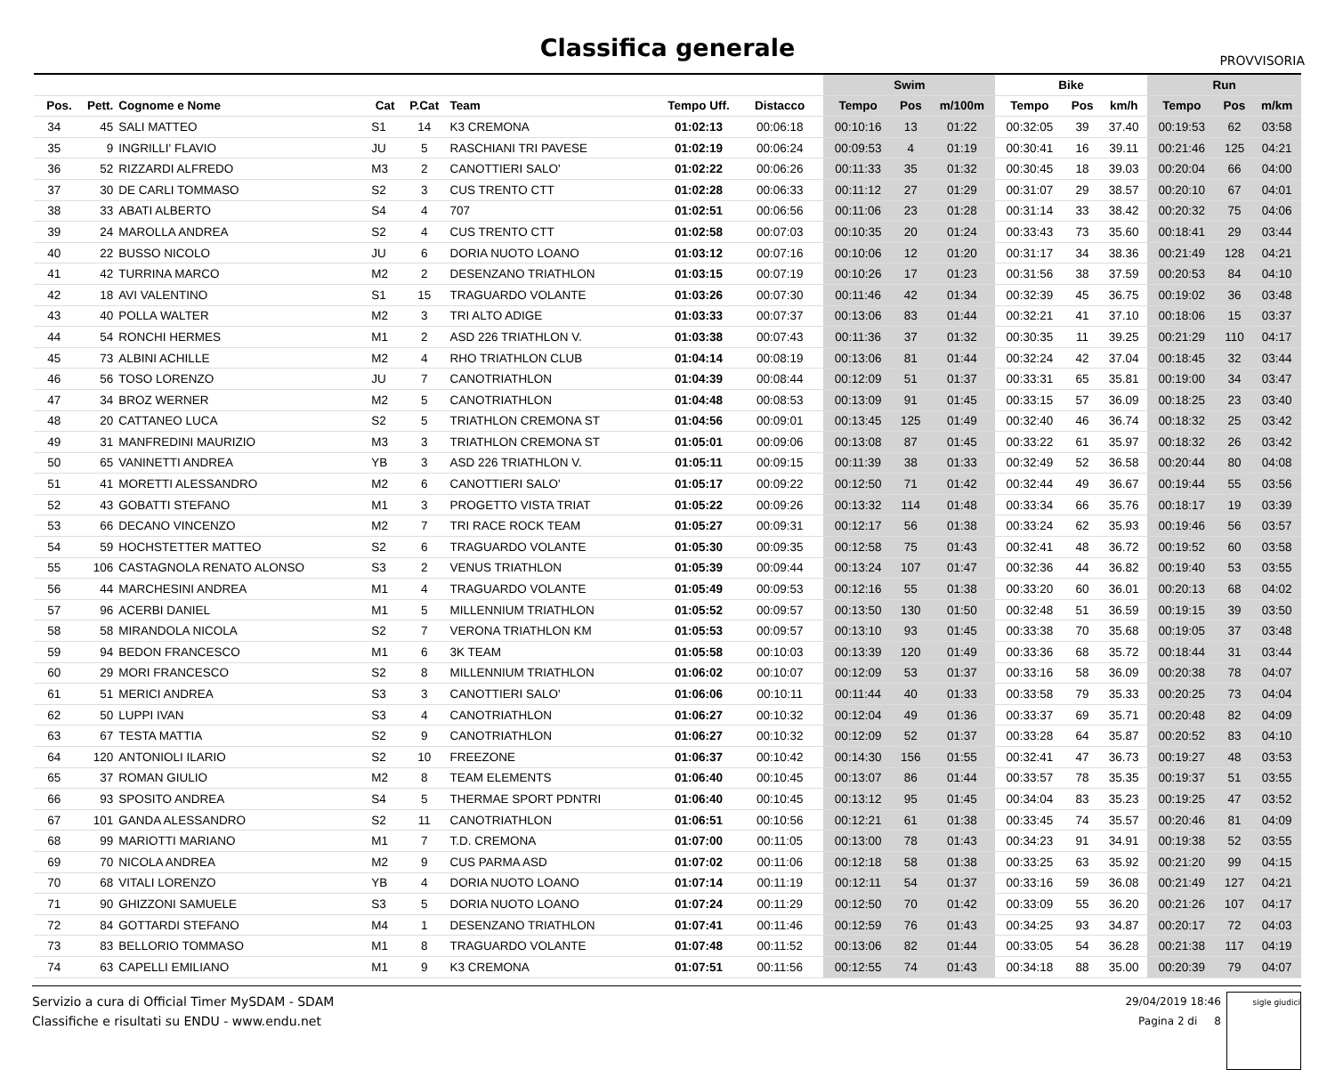Classifica generale
PROVVISORIA
| | | | | | | | | | Swim | | | Bike | | | Run | | |
| --- | --- | --- | --- | --- | --- | --- | --- | --- | --- | --- | --- | --- | --- | --- | --- | --- | --- |
| Pos. | Pett. | Cognome e Nome | Cat | P.Cat | Team | Tempo Uff. | Distacco | | Tempo | Pos | m/100m | Tempo | Pos | km/h | Tempo | Pos | m/km |
| 34 | 45 | SALI MATTEO | S1 | 14 | K3 CREMONA | 01:02:13 | 00:06:18 | | 00:10:16 | 13 | 01:22 | 00:32:05 | 39 | 37.40 | 00:19:53 | 62 | 03:58 |
| 35 | 9 | INGRILLI' FLAVIO | JU | 5 | RASCHIANI TRI PAVESE | 01:02:19 | 00:06:24 | | 00:09:53 | 4 | 01:19 | 00:30:41 | 16 | 39.11 | 00:21:46 | 125 | 04:21 |
| 36 | 52 | RIZZARDI ALFREDO | M3 | 2 | CANOTTIERI SALO' | 01:02:22 | 00:06:26 | | 00:11:33 | 35 | 01:32 | 00:30:45 | 18 | 39.03 | 00:20:04 | 66 | 04:00 |
| 37 | 30 | DE CARLI TOMMASO | S2 | 3 | CUS TRENTO CTT | 01:02:28 | 00:06:33 | | 00:11:12 | 27 | 01:29 | 00:31:07 | 29 | 38.57 | 00:20:10 | 67 | 04:01 |
| 38 | 33 | ABATI ALBERTO | S4 | 4 | 707 | 01:02:51 | 00:06:56 | | 00:11:06 | 23 | 01:28 | 00:31:14 | 33 | 38.42 | 00:20:32 | 75 | 04:06 |
| 39 | 24 | MAROLLA ANDREA | S2 | 4 | CUS TRENTO CTT | 01:02:58 | 00:07:03 | | 00:10:35 | 20 | 01:24 | 00:33:43 | 73 | 35.60 | 00:18:41 | 29 | 03:44 |
| 40 | 22 | BUSSO NICOLO | JU | 6 | DORIA NUOTO LOANO | 01:03:12 | 00:07:16 | | 00:10:06 | 12 | 01:20 | 00:31:17 | 34 | 38.36 | 00:21:49 | 128 | 04:21 |
| 41 | 42 | TURRINA MARCO | M2 | 2 | DESENZANO TRIATHLON | 01:03:15 | 00:07:19 | | 00:10:26 | 17 | 01:23 | 00:31:56 | 38 | 37.59 | 00:20:53 | 84 | 04:10 |
| 42 | 18 | AVI VALENTINO | S1 | 15 | TRAGUARDO VOLANTE | 01:03:26 | 00:07:30 | | 00:11:46 | 42 | 01:34 | 00:32:39 | 45 | 36.75 | 00:19:02 | 36 | 03:48 |
| 43 | 40 | POLLA WALTER | M2 | 3 | TRI ALTO ADIGE | 01:03:33 | 00:07:37 | | 00:13:06 | 83 | 01:44 | 00:32:21 | 41 | 37.10 | 00:18:06 | 15 | 03:37 |
| 44 | 54 | RONCHI HERMES | M1 | 2 | ASD 226 TRIATHLON V. | 01:03:38 | 00:07:43 | | 00:11:36 | 37 | 01:32 | 00:30:35 | 11 | 39.25 | 00:21:29 | 110 | 04:17 |
| 45 | 73 | ALBINI ACHILLE | M2 | 4 | RHO TRIATHLON CLUB | 01:04:14 | 00:08:19 | | 00:13:06 | 81 | 01:44 | 00:32:24 | 42 | 37.04 | 00:18:45 | 32 | 03:44 |
| 46 | 56 | TOSO LORENZO | JU | 7 | CANOTRIATHLON | 01:04:39 | 00:08:44 | | 00:12:09 | 51 | 01:37 | 00:33:31 | 65 | 35.81 | 00:19:00 | 34 | 03:47 |
| 47 | 34 | BROZ WERNER | M2 | 5 | CANOTRIATHLON | 01:04:48 | 00:08:53 | | 00:13:09 | 91 | 01:45 | 00:33:15 | 57 | 36.09 | 00:18:25 | 23 | 03:40 |
| 48 | 20 | CATTANEO LUCA | S2 | 5 | TRIATHLON CREMONA ST | 01:04:56 | 00:09:01 | | 00:13:45 | 125 | 01:49 | 00:32:40 | 46 | 36.74 | 00:18:32 | 25 | 03:42 |
| 49 | 31 | MANFREDINI MAURIZIO | M3 | 3 | TRIATHLON CREMONA ST | 01:05:01 | 00:09:06 | | 00:13:08 | 87 | 01:45 | 00:33:22 | 61 | 35.97 | 00:18:32 | 26 | 03:42 |
| 50 | 65 | VANINETTI ANDREA | YB | 3 | ASD 226 TRIATHLON V. | 01:05:11 | 00:09:15 | | 00:11:39 | 38 | 01:33 | 00:32:49 | 52 | 36.58 | 00:20:44 | 80 | 04:08 |
| 51 | 41 | MORETTI ALESSANDRO | M2 | 6 | CANOTTIERI SALO' | 01:05:17 | 00:09:22 | | 00:12:50 | 71 | 01:42 | 00:32:44 | 49 | 36.67 | 00:19:44 | 55 | 03:56 |
| 52 | 43 | GOBATTI STEFANO | M1 | 3 | PROGETTO VISTA TRIAT | 01:05:22 | 00:09:26 | | 00:13:32 | 114 | 01:48 | 00:33:34 | 66 | 35.76 | 00:18:17 | 19 | 03:39 |
| 53 | 66 | DECANO VINCENZO | M2 | 7 | TRI RACE ROCK TEAM | 01:05:27 | 00:09:31 | | 00:12:17 | 56 | 01:38 | 00:33:24 | 62 | 35.93 | 00:19:46 | 56 | 03:57 |
| 54 | 59 | HOCHSTETTER MATTEO | S2 | 6 | TRAGUARDO VOLANTE | 01:05:30 | 00:09:35 | | 00:12:58 | 75 | 01:43 | 00:32:41 | 48 | 36.72 | 00:19:52 | 60 | 03:58 |
| 55 | 106 | CASTAGNOLA RENATO ALONSO | S3 | 2 | VENUS TRIATHLON | 01:05:39 | 00:09:44 | | 00:13:24 | 107 | 01:47 | 00:32:36 | 44 | 36.82 | 00:19:40 | 53 | 03:55 |
| 56 | 44 | MARCHESINI ANDREA | M1 | 4 | TRAGUARDO VOLANTE | 01:05:49 | 00:09:53 | | 00:12:16 | 55 | 01:38 | 00:33:20 | 60 | 36.01 | 00:20:13 | 68 | 04:02 |
| 57 | 96 | ACERBI DANIEL | M1 | 5 | MILLENNIUM TRIATHLON | 01:05:52 | 00:09:57 | | 00:13:50 | 130 | 01:50 | 00:32:48 | 51 | 36.59 | 00:19:15 | 39 | 03:50 |
| 58 | 58 | MIRANDOLA NICOLA | S2 | 7 | VERONA TRIATHLON KM | 01:05:53 | 00:09:57 | | 00:13:10 | 93 | 01:45 | 00:33:38 | 70 | 35.68 | 00:19:05 | 37 | 03:48 |
| 59 | 94 | BEDON FRANCESCO | M1 | 6 | 3K TEAM | 01:05:58 | 00:10:03 | | 00:13:39 | 120 | 01:49 | 00:33:36 | 68 | 35.72 | 00:18:44 | 31 | 03:44 |
| 60 | 29 | MORI FRANCESCO | S2 | 8 | MILLENNIUM TRIATHLON | 01:06:02 | 00:10:07 | | 00:12:09 | 53 | 01:37 | 00:33:16 | 58 | 36.09 | 00:20:38 | 78 | 04:07 |
| 61 | 51 | MERICI ANDREA | S3 | 3 | CANOTTIERI SALO' | 01:06:06 | 00:10:11 | | 00:11:44 | 40 | 01:33 | 00:33:58 | 79 | 35.33 | 00:20:25 | 73 | 04:04 |
| 62 | 50 | LUPPI IVAN | S3 | 4 | CANOTRIATHLON | 01:06:27 | 00:10:32 | | 00:12:04 | 49 | 01:36 | 00:33:37 | 69 | 35.71 | 00:20:48 | 82 | 04:09 |
| 63 | 67 | TESTA MATTIA | S2 | 9 | CANOTRIATHLON | 01:06:27 | 00:10:32 | | 00:12:09 | 52 | 01:37 | 00:33:28 | 64 | 35.87 | 00:20:52 | 83 | 04:10 |
| 64 | 120 | ANTONIOLI ILARIO | S2 | 10 | FREEZONE | 01:06:37 | 00:10:42 | | 00:14:30 | 156 | 01:55 | 00:32:41 | 47 | 36.73 | 00:19:27 | 48 | 03:53 |
| 65 | 37 | ROMAN GIULIO | M2 | 8 | TEAM ELEMENTS | 01:06:40 | 00:10:45 | | 00:13:07 | 86 | 01:44 | 00:33:57 | 78 | 35.35 | 00:19:37 | 51 | 03:55 |
| 66 | 93 | SPOSITO ANDREA | S4 | 5 | THERMAE SPORT PDNTRI | 01:06:40 | 00:10:45 | | 00:13:12 | 95 | 01:45 | 00:34:04 | 83 | 35.23 | 00:19:25 | 47 | 03:52 |
| 67 | 101 | GANDA ALESSANDRO | S2 | 11 | CANOTRIATHLON | 01:06:51 | 00:10:56 | | 00:12:21 | 61 | 01:38 | 00:33:45 | 74 | 35.57 | 00:20:46 | 81 | 04:09 |
| 68 | 99 | MARIOTTI MARIANO | M1 | 7 | T.D. CREMONA | 01:07:00 | 00:11:05 | | 00:13:00 | 78 | 01:43 | 00:34:23 | 91 | 34.91 | 00:19:38 | 52 | 03:55 |
| 69 | 70 | NICOLA ANDREA | M2 | 9 | CUS PARMA ASD | 01:07:02 | 00:11:06 | | 00:12:18 | 58 | 01:38 | 00:33:25 | 63 | 35.92 | 00:21:20 | 99 | 04:15 |
| 70 | 68 | VITALI LORENZO | YB | 4 | DORIA NUOTO LOANO | 01:07:14 | 00:11:19 | | 00:12:11 | 54 | 01:37 | 00:33:16 | 59 | 36.08 | 00:21:49 | 127 | 04:21 |
| 71 | 90 | GHIZZONI SAMUELE | S3 | 5 | DORIA NUOTO LOANO | 01:07:24 | 00:11:29 | | 00:12:50 | 70 | 01:42 | 00:33:09 | 55 | 36.20 | 00:21:26 | 107 | 04:17 |
| 72 | 84 | GOTTARDI STEFANO | M4 | 1 | DESENZANO TRIATHLON | 01:07:41 | 00:11:46 | | 00:12:59 | 76 | 01:43 | 00:34:25 | 93 | 34.87 | 00:20:17 | 72 | 04:03 |
| 73 | 83 | BELLORIO TOMMASO | M1 | 8 | TRAGUARDO VOLANTE | 01:07:48 | 00:11:52 | | 00:13:06 | 82 | 01:44 | 00:33:05 | 54 | 36.28 | 00:21:38 | 117 | 04:19 |
| 74 | 63 | CAPELLI EMILIANO | M1 | 9 | K3 CREMONA | 01:07:51 | 00:11:56 | | 00:12:55 | 74 | 01:43 | 00:34:18 | 88 | 35.00 | 00:20:39 | 79 | 04:07 |
Servizio a cura di Official Timer MySDAM - SDAM
Classifiche e risultati su ENDU - www.endu.net
29/04/2019 18:46
Pagina 2 di 8
sigle giudici